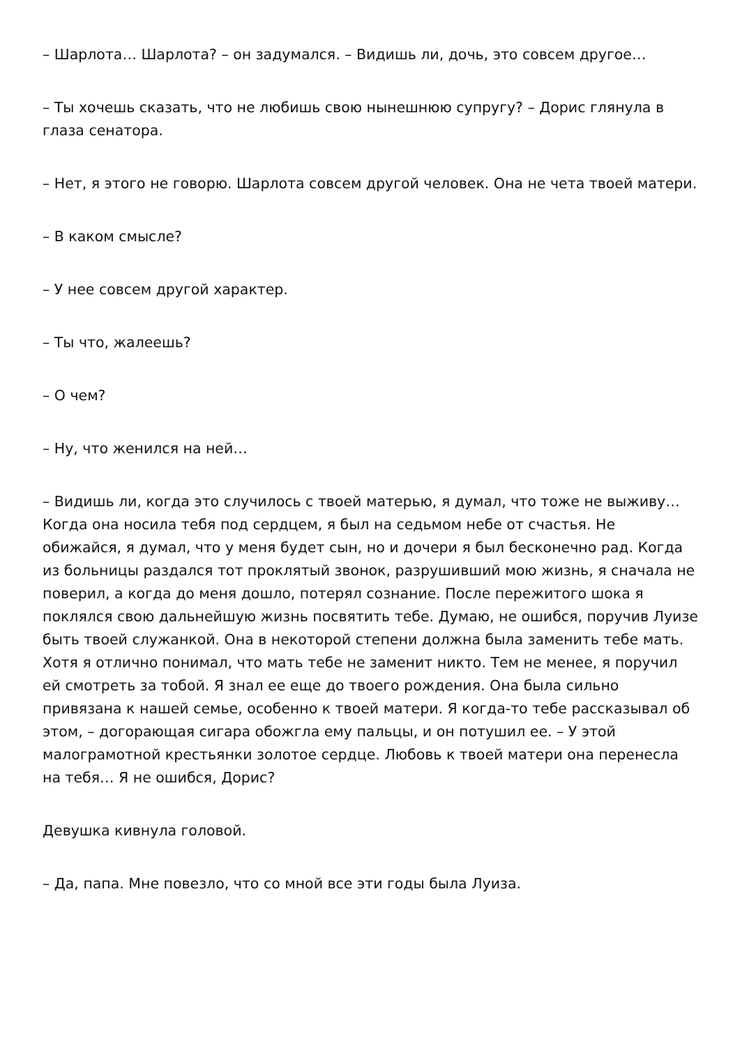– Шарлота… Шарлота? – он задумался. – Видишь ли, дочь, это совсем другое…
– Ты хочешь сказать, что не любишь свою нынешнюю супругу? – Дорис глянула в глаза сенатора.
– Нет, я этого не говорю. Шарлота совсем другой человек. Она не чета твоей матери.
– В каком смысле?
– У нее совсем другой характер.
– Ты что, жалеешь?
– О чем?
– Ну, что женился на ней…
– Видишь ли, когда это случилось с твоей матерью, я думал, что тоже не выживу… Когда она носила тебя под сердцем, я был на седьмом небе от счастья. Не обижайся, я думал, что у меня будет сын, но и дочери я был бесконечно рад. Когда из больницы раздался тот проклятый звонок, разрушивший мою жизнь, я сначала не поверил, а когда до меня дошло, потерял сознание. После пережитого шока я поклялся свою дальнейшую жизнь посвятить тебе. Думаю, не ошибся, поручив Луизе быть твоей служанкой. Она в некоторой степени должна была заменить тебе мать. Хотя я отлично понимал, что мать тебе не заменит никто. Тем не менее, я поручил ей смотреть за тобой. Я знал ее еще до твоего рождения. Она была сильно привязана к нашей семье, особенно к твоей матери. Я когда-то тебе рассказывал об этом, – догорающая сигара обожгла ему пальцы, и он потушил ее. – У этой малограмотной крестьянки золотое сердце. Любовь к твоей матери она перенесла на тебя… Я не ошибся, Дорис?
Девушка кивнула головой.
– Да, папа. Мне повезло, что со мной все эти годы была Луиза.